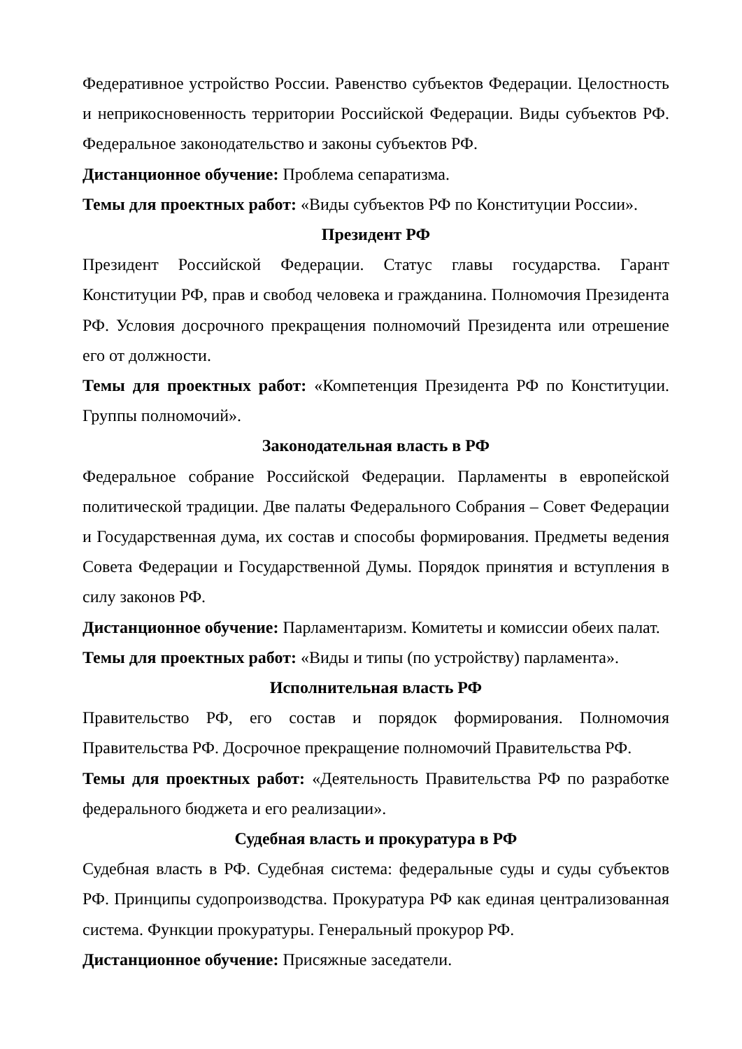Федеративное устройство России. Равенство субъектов Федерации. Целостность и неприкосновенность территории Российской Федерации. Виды субъектов РФ. Федеральное законодательство и законы субъектов РФ.
Дистанционное обучение: Проблема сепаратизма.
Темы для проектных работ: «Виды субъектов РФ по Конституции России».
Президент РФ
Президент Российской Федерации. Статус главы государства. Гарант Конституции РФ, прав и свобод человека и гражданина. Полномочия Президента РФ. Условия досрочного прекращения полномочий Президента или отрешение его от должности.
Темы для проектных работ: «Компетенция Президента РФ по Конституции. Группы полномочий».
Законодательная власть в РФ
Федеральное собрание Российской Федерации. Парламенты в европейской политической традиции. Две палаты Федерального Собрания – Совет Федерации и Государственная дума, их состав и способы формирования. Предметы ведения Совета Федерации и Государственной Думы. Порядок принятия и вступления в силу законов РФ.
Дистанционное обучение: Парламентаризм. Комитеты и комиссии обеих палат.
Темы для проектных работ: «Виды и типы (по устройству) парламента».
Исполнительная власть РФ
Правительство РФ, его состав и порядок формирования. Полномочия Правительства РФ. Досрочное прекращение полномочий Правительства РФ.
Темы для проектных работ: «Деятельность Правительства РФ по разработке федерального бюджета и его реализации».
Судебная власть и прокуратура в РФ
Судебная власть в РФ. Судебная система: федеральные суды и суды субъектов РФ. Принципы судопроизводства. Прокуратура РФ как единая централизованная система. Функции прокуратуры. Генеральный прокурор РФ.
Дистанционное обучение: Присяжные заседатели.